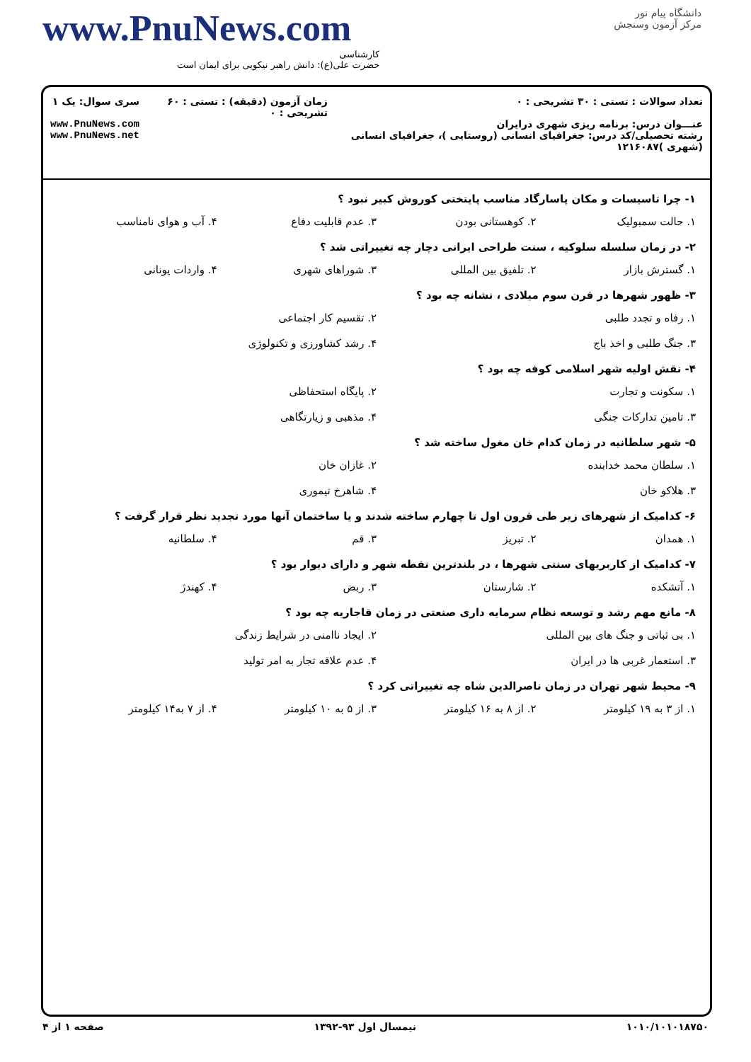www.PnuNews.com
کارشناسی
حضرت علی(ع): دانش راهبر نیکویی برای ایمان است
دانشگاه پیام نور
مرکز آزمون وسنجش
تعداد سوالات : تستی : ۳۰ تشریحی : ۰
عنـــوان درس: برنامه ریزی شهری درایران
رشته تحصیلی/کد درس: جغرافیای انسانی (روستایی )، جغرافیای انسانی (شهری )۱۲۱۶۰۸۷
زمان آزمون (دقیقه) : تستی : ۶۰ تشریحی : ۰
سری سوال: یک ۱
www.PnuNews.com
www.PnuNews.net
۱- چرا تاسیسات و مکان پاسارگاد مناسب پایتختی کوروش کبیر نبود ؟
۱. حالت سمبولیک ۲. کوهستانی بودن ۳. عدم قابلیت دفاع ۴. آب و هوای نامناسب
۲- در زمان سلسله سلوکیه ، سنت طراحی ایرانی دچار چه تغییراتی شد ؟
۱. گسترش بازار ۲. تلفیق بین المللی ۳. شوراهای شهری ۴. واردات یونانی
۳- ظهور شهرها در قرن سوم میلادی ، نشانه چه بود ؟
۱. رفاه و تجدد طلبی ۲. تقسیم کار اجتماعی
۳. جنگ طلبی و اخذ باج ۴. رشد کشاورزی و تکنولوژی
۴- نقش اولیه شهر اسلامی کوفه چه بود ؟
۱. سکونت و تجارت ۲. پایگاه استحفاظی
۳. تامین تدارکات جنگی ۴. مذهبی و زیارتگاهی
۵- شهر سلطانیه در زمان کدام خان مغول ساخته شد ؟
۱. سلطان محمد خدابنده ۲. غازان خان
۳. هلاکو خان ۴. شاهرخ تیموری
۶- کدامیک از شهرهای زیر طی قرون اول تا چهارم ساخته شدند و یا ساختمان آنها مورد تجدید نظر قرار گرفت ؟
۱. همدان ۲. تبریز ۳. قم ۴. سلطانیه
۷- کدامیک از کاربریهای سنتی شهرها ، در بلندترین نقطه شهر و دارای دیوار بود ؟
۱. آتشکده ۲. شارستان ۳. ربض ۴. کهندژ
۸- مانع مهم رشد و توسعه نظام سرمایه داری صنعتی در زمان قاجاریه چه بود ؟
۱. بی ثباتی و جنگ های بین المللی ۲. ایجاد ناامنی در شرایط زندگی
۳. استعمار غربی ها در ایران ۴. عدم علاقه تجار به امر تولید
۹- محیط شهر تهران در زمان ناصرالدین شاه چه تغییراتی کرد ؟
۱. از ۳ به ۱۹ کیلومتر ۲. از ۸ به ۱۶ کیلومتر ۳. از ۵ به ۱۰ کیلومتر ۴. از ۷ به۱۴ کیلومتر
۱۰۱۰/۱۰۱۰۱۸۷۵۰ نیمسال اول ۹۳-۱۳۹۲ صفحه ۱ از ۴